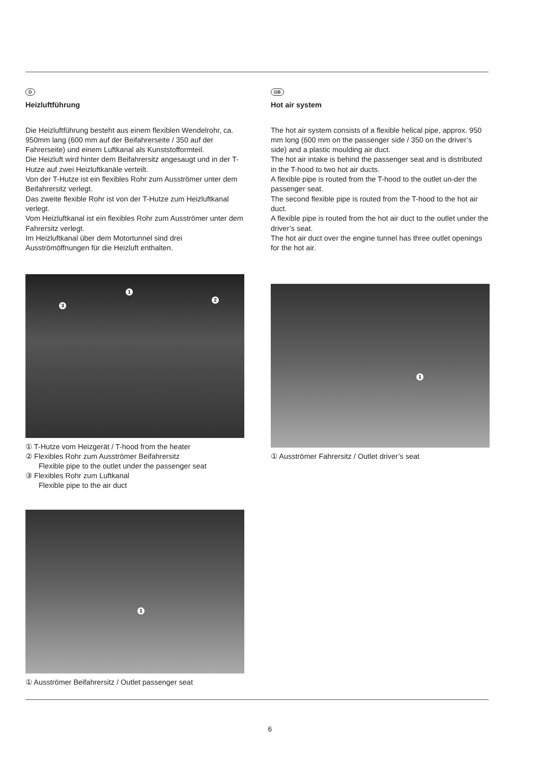D
Heizluftführung
Die Heizluftführung besteht aus einem flexiblen Wendelrohr, ca. 950mm lang (600 mm auf der Beifahrerseite / 350 auf der Fahrerseite) und einem Luftkanal als Kunststofformteil.
Die Heizluft wird hinter dem Beifahrersitz angesaugt und in der T-Hutze auf zwei Heizluftkanäle verteilt.
Von der T-Hutze ist ein flexibles Rohr zum Ausströmer unter dem Beifahrersitz verlegt.
Das zweite flexible Rohr ist von der T-Hutze zum Heizluftkanal verlegt.
Vom Heizluftkanal ist ein flexibles Rohr zum Ausströmer unter dem Fahrersitz verlegt.
Im Heizluftkanal über dem Motortunnel sind drei Ausströmöffnungen für die Heizluft enthalten.
1
2
3
① T-Hutze vom Heizgerät / T-hood from the heater
② Flexibles Rohr zum Ausströmer Beifahrersitz
Flexible pipe to the outlet under the passenger seat
③ Flexibles Rohr zum Luftkanal
Flexible pipe to the air duct
1
① Ausströmer Beifahrersitz / Outlet passenger seat
GB
Hot air system
The hot air system consists of a flexible helical pipe, approx. 950 mm long (600 mm on the passenger side / 350 on the driver’s side) and a plastic moulding air duct.
The hot air intake is behind the passenger seat and is distributed in the T-hood to two hot air ducts.
A flexible pipe is routed from the T-hood to the outlet un-der the passenger seat.
The second flexible pipe is routed from the T-hood to the hot air duct.
A flexible pipe is routed from the hot air duct to the outlet under the driver’s seat.
The hot air duct over the engine tunnel has three outlet openings for the hot air.
1
① Ausströmer Fahrersitz / Outlet driver’s seat
6